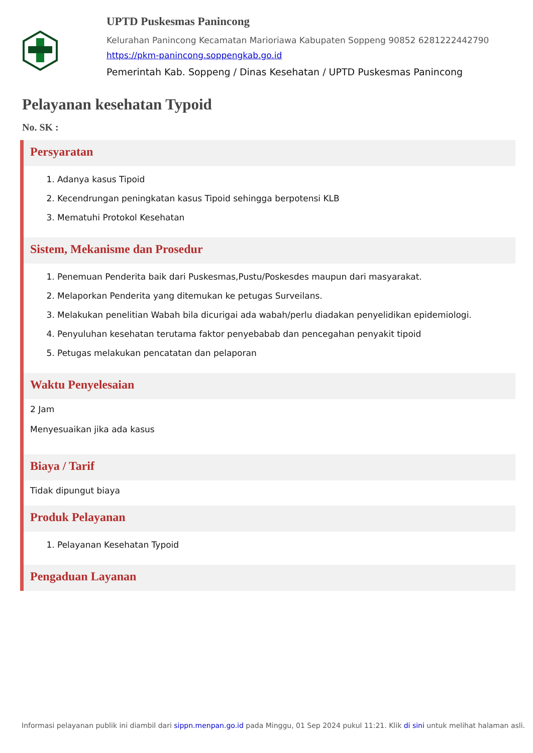UPTD Puskesmas Panincong
Kelurahan Panincong Kecamatan Marioriawa Kabupaten Soppeng 90852 6281222442790
https://pkm-panincong.soppengkab.go.id
Pemerintah Kab. Soppeng / Dinas Kesehatan / UPTD Puskesmas Panincong
Pelayanan kesehatan Typoid
No. SK :
Persyaratan
1. Adanya kasus Tipoid
2. Kecendrungan peningkatan kasus Tipoid sehingga berpotensi KLB
3. Mematuhi Protokol Kesehatan
Sistem, Mekanisme dan Prosedur
1. Penemuan Penderita baik dari Puskesmas,Pustu/Poskesdes maupun dari masyarakat.
2. Melaporkan Penderita yang ditemukan ke petugas Surveilans.
3. Melakukan penelitian Wabah bila dicurigai ada wabah/perlu diadakan penyelidikan epidemiologi.
4. Penyuluhan kesehatan terutama faktor penyebabab dan pencegahan penyakit tipoid
5. Petugas melakukan pencatatan dan pelaporan
Waktu Penyelesaian
2 Jam
Menyesuaikan jika ada kasus
Biaya / Tarif
Tidak dipungut biaya
Produk Pelayanan
1. Pelayanan Kesehatan Typoid
Pengaduan Layanan
Informasi pelayanan publik ini diambil dari sippn.menpan.go.id pada Minggu, 01 Sep 2024 pukul 11:21. Klik di sini untuk melihat halaman asli.